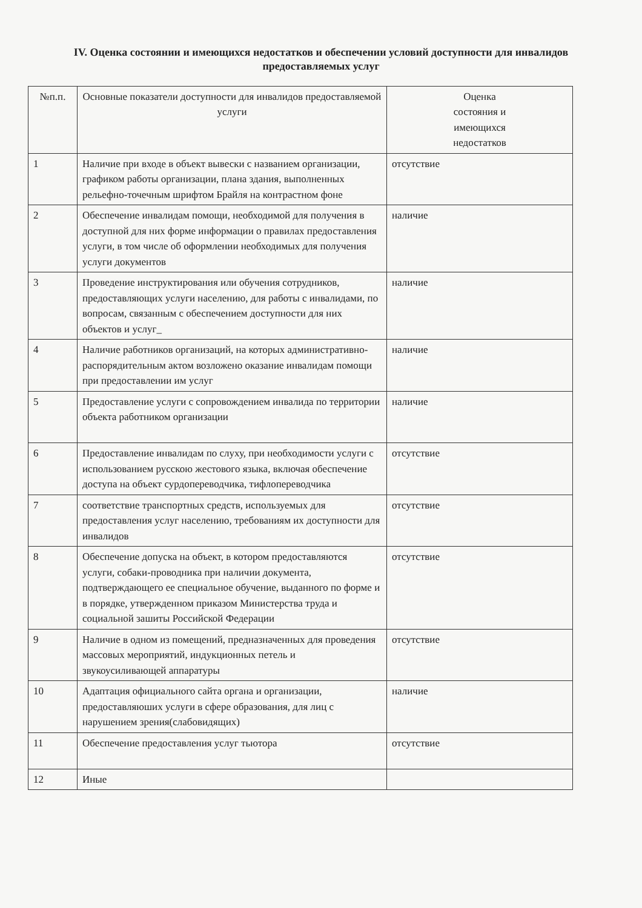IV. Оценка состоянии и имеющихся недостатков и обеспечении условий доступности для инвалидов предоставляемых услуг
| №п.п. | Основные показатели доступности для инвалидов предоставляемой услуги | Оценка состояния и имеющихся недостатков |
| --- | --- | --- |
| 1 | Наличие при входе в объект вывески с названием организации, графиком работы организации, плана здания, выполненных рельефно-точечным шрифтом Брайля на контрастном фоне | отсутствие |
| 2 | Обеспечение инвалидам помощи, необходимой для получения в доступной для них форме информации о правилах предоставления услуги, в том числе об оформлении необходимых для получения услуги документов | наличие |
| 3 | Проведение инструктирования или обучения сотрудников, предоставляющих услуги населению, для работы с инвалидами, по вопросам, связанным с обеспечением доступности для них объектов и услуг_ | наличие |
| 4 | Наличие работников организаций, на которых административно-распорядительным актом возложено оказание инвалидам помощи при предоставлении им услуг | наличие |
| 5 | Предоставление услуги с сопровождением инвалида по территории объекта работником организации | наличие |
| 6 | Предоставление инвалидам по слуху, при необходимости услуги с использованием русскою жестового языка, включая обеспечение доступа на объект сурдопереводчика, тифлопереводчика | отсутствие |
| 7 | соответствие транспортных средств, используемых для предоставления услуг населению, требованиям их доступности для инвалидов | отсутствие |
| 8 | Обеспечение допуска на объект, в котором предоставляются услуги, собаки-проводника при наличии документа, подтверждающего ее специальное обучение, выданного по форме и в порядке, утвержденном приказом Министерства труда и социальной зашиты Российской Федерации | отсутствие |
| 9 | Наличие в одном из помещений, предназначенных для проведения массовых мероприятий, индукционных петель и звукоусиливающей аппаратуры | отсутствие |
| 10 | Адаптация официального сайта органа и организации, предоставляюших услуги в сфере образования, для лиц с нарушением зрения(слабовидящих) | наличие |
| 11 | Обеспечение предоставления услуг тьютора | отсутствие |
| 12 | Иные | |